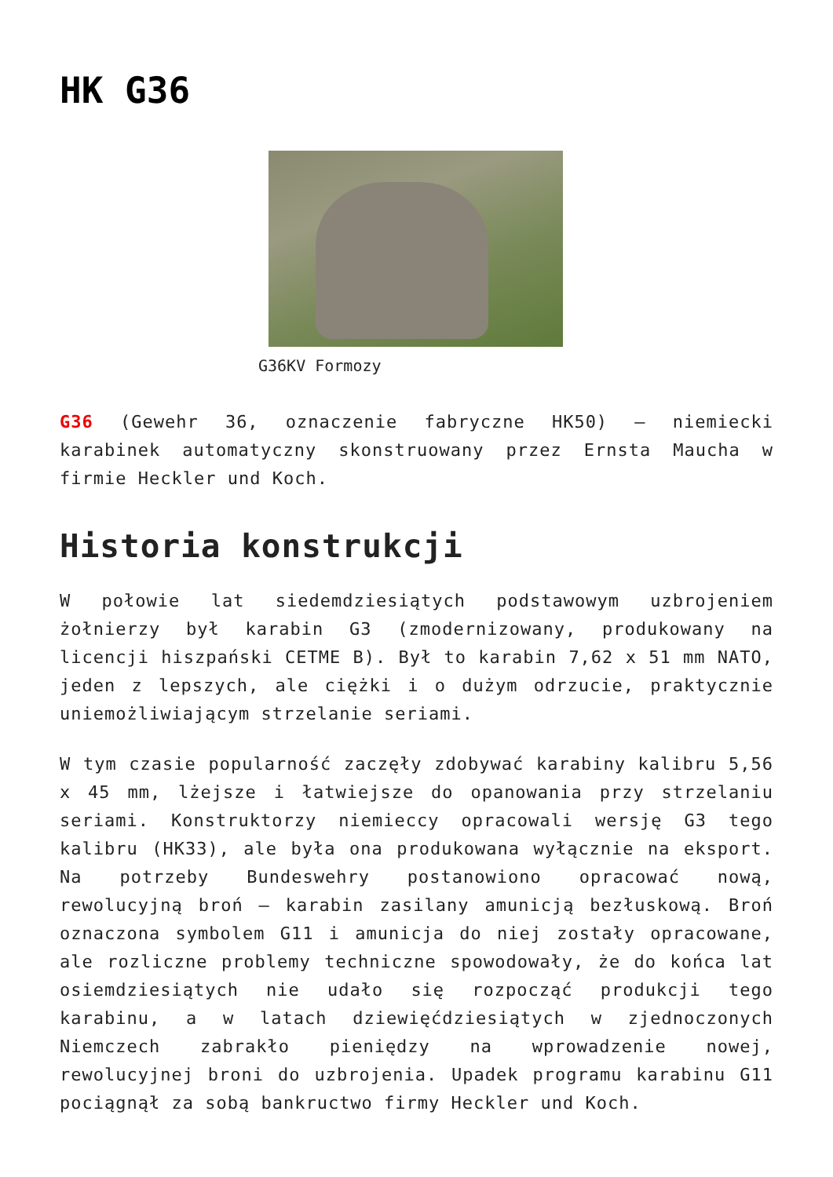HK G36
G36KV Formozy
G36 (Gewehr 36, oznaczenie fabryczne HK50) – niemiecki karabinek automatyczny skonstruowany przez Ernsta Maucha w firmie Heckler und Koch.
Historia konstrukcji
W połowie lat siedemdziesiątych podstawowym uzbrojeniem żołnierzy był karabin G3 (zmodernizowany, produkowany na licencji hiszpański CETME B). Był to karabin 7,62 x 51 mm NATO, jeden z lepszych, ale ciężki i o dużym odrzucie, praktycznie uniemożliwiającym strzelanie seriami.
W tym czasie popularność zaczęły zdobywać karabiny kalibru 5,56 x 45 mm, lżejsze i łatwiejsze do opanowania przy strzelaniu seriami. Konstruktorzy niemieccy opracowali wersję G3 tego kalibru (HK33), ale była ona produkowana wyłącznie na eksport. Na potrzeby Bundeswehry postanowiono opracować nową, rewolucyjną broń – karabin zasilany amunicją bezłuskową. Broń oznaczona symbolem G11 i amunicja do niej zostały opracowane, ale rozliczne problemy techniczne spowodowały, że do końca lat osiemdziesiątych nie udało się rozpocząć produkcji tego karabinu, a w latach dziewięćdziesiątych w zjednoczonych Niemczech zabrakło pieniędzy na wprowadzenie nowej, rewolucyjnej broni do uzbrojenia. Upadek programu karabinu G11 pociągnął za sobą bankructwo firmy Heckler und Koch.